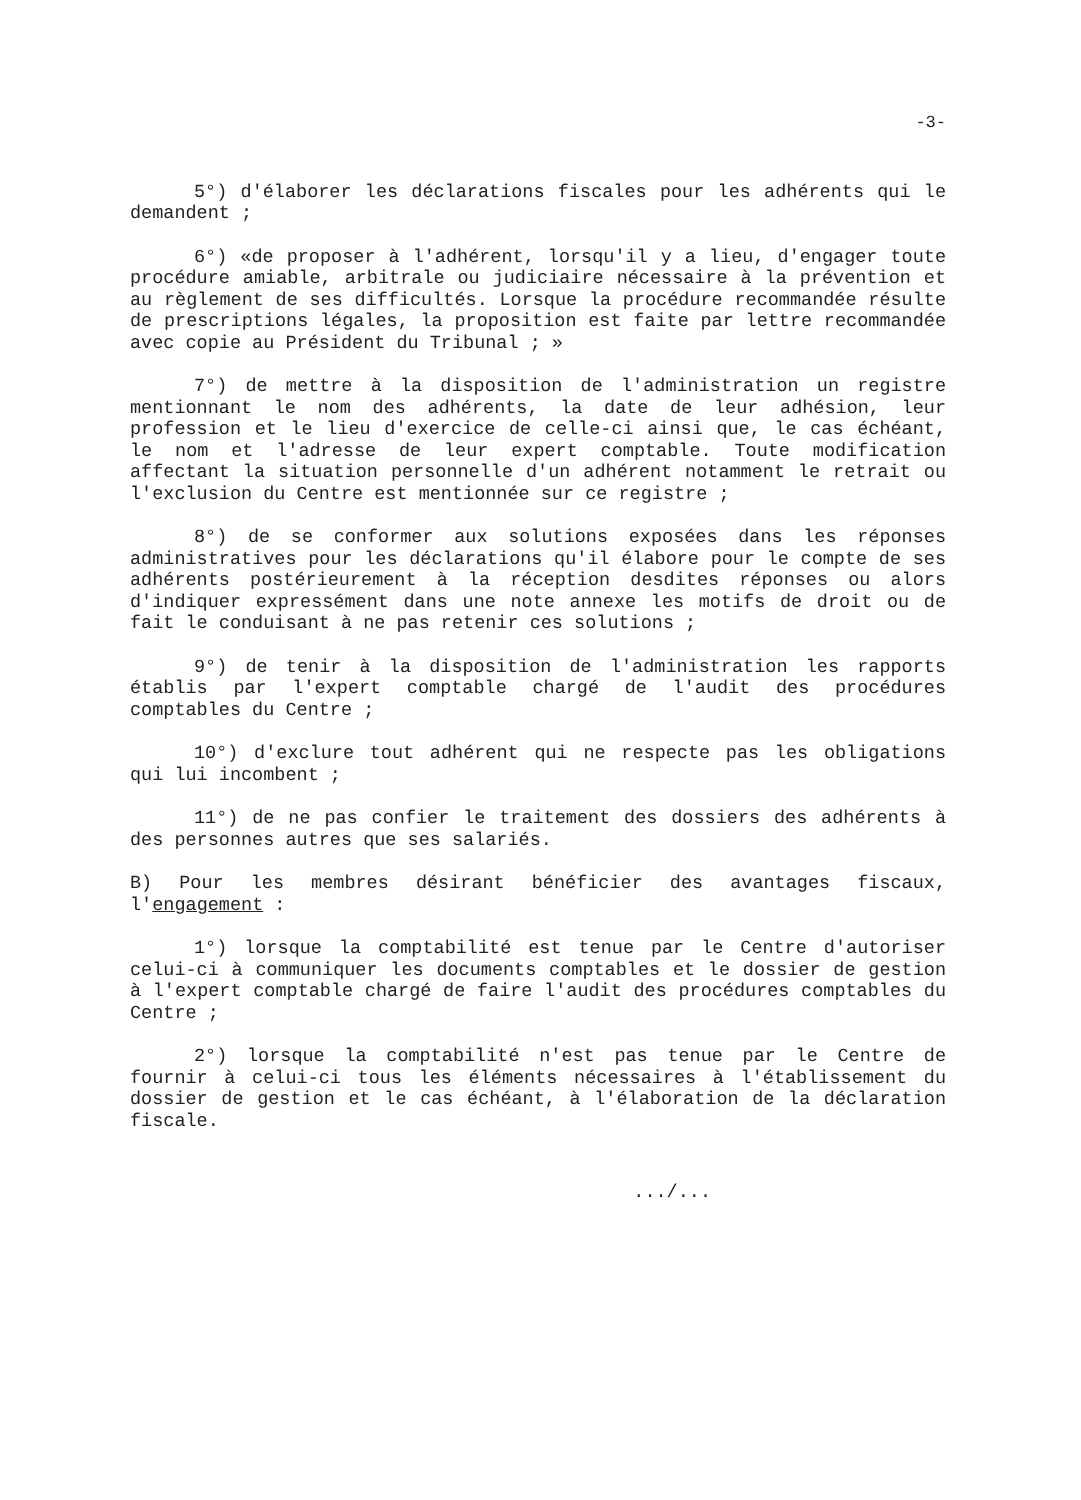-3-
5°) d'élaborer les déclarations fiscales pour les adhérents qui le demandent ;
6°) «de proposer à l'adhérent, lorsqu'il y a lieu, d'engager toute procédure amiable, arbitrale ou judiciaire nécessaire à la prévention et au règlement de ses difficultés. Lorsque la procédure recommandée résulte de prescriptions légales, la proposition est faite par lettre recommandée avec copie au Président du Tribunal ; »
7°) de mettre à la disposition de l'administration un registre mentionnant le nom des adhérents, la date de leur adhésion, leur profession et le lieu d'exercice de celle-ci ainsi que, le cas échéant, le nom et l'adresse de leur expert comptable. Toute modification affectant la situation personnelle d'un adhérent notamment le retrait ou l'exclusion du Centre est mentionnée sur ce registre ;
8°) de se conformer aux solutions exposées dans les réponses administratives pour les déclarations qu'il élabore pour le compte de ses adhérents postérieurement à la réception desdites réponses ou alors d'indiquer expressément dans une note annexe les motifs de droit ou de fait le conduisant à ne pas retenir ces solutions ;
9°) de tenir à la disposition de l'administration les rapports établis par l'expert comptable chargé de l'audit des procédures comptables du Centre ;
10°) d'exclure tout adhérent qui ne respecte pas les obligations qui lui incombent ;
11°) de ne pas confier le traitement des dossiers des adhérents à des personnes autres que ses salariés.
B) Pour les membres désirant bénéficier des avantages fiscaux, l'engagement :
1°) lorsque la comptabilité est tenue par le Centre d'autoriser celui-ci à communiquer les documents comptables et le dossier de gestion à l'expert comptable chargé de faire l'audit des procédures comptables du Centre ;
2°) lorsque la comptabilité n'est pas tenue par le Centre de fournir à celui-ci tous les éléments nécessaires à l'établissement du dossier de gestion et le cas échéant, à l'élaboration de la déclaration fiscale.
.../...